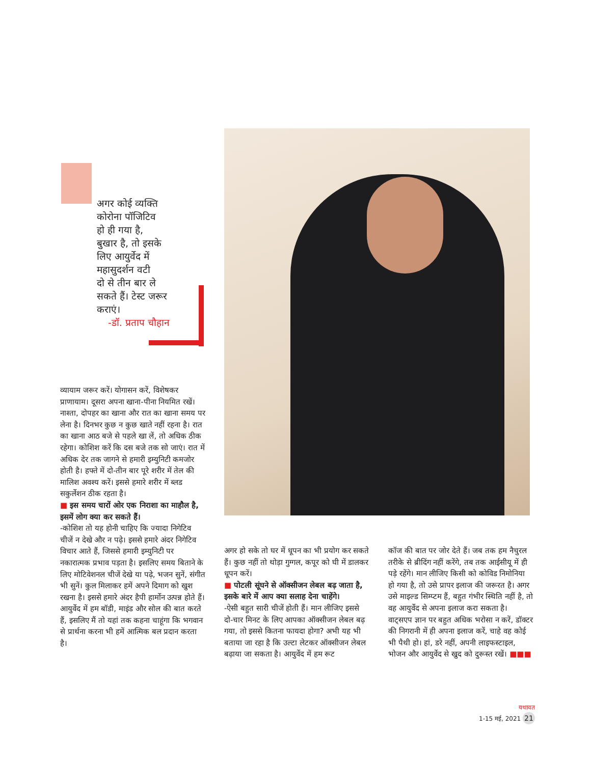अगर कोई व्यक्ति
कोरोना पॉजिटिव
हो ही गया है,
बुखार है, तो इसके
लिए आयुर्वेद में
महासुदर्शन वटी
दो से तीन बार ले
सकते हैं। टेस्ट जरूर
कराएं।
-डॉ. प्रताप चौहान
व्यायाम जरूर करें। योगासन करें, विशेषकर प्राणायाम। दूसरा अपना खाना-पीना नियमित रखें। नाश्ता, दोपहर का खाना और रात का खाना समय पर लेना है। दिनभर कुछ न कुछ खाते नहीं रहना है। रात का खाना आठ बजे से पहले खा लें, तो अधिक ठीक रहेगा। कोशिश करें कि दस बजे तक सो जाएं। रात में अधिक देर तक जागने से हमारी इम्युनिटी कमजोर होती है। हफ्ते में दो-तीन बार पूरे शरीर में तेल की मालिश अवश्य करें। इससे हमारे शरीर में ब्लड सकुर्लेशन ठीक रहता है।
■ इस समय चारों ओर एक निराशा का माहौल है, इसमें लोग क्या कर सकते हैं।
-कोशिश तो यह होनी चाहिए कि ज्यादा निगेटिव चीजें न देखे और न पढ़े। इससे हमारे अंदर निगेटिव विचार आते हैं, जिससे हमारी इम्युनिटी पर नकारात्मक प्रभाव पड़ता है। इसलिए समय बिताने के लिए मोटिवेशनल चीजें देखे या पढ़े, भजन सुनें, संगीत भी सुनें। कुल मिलाकर हमें अपने दिमाग को खुश रखना है। इससे हमारे अंदर हैपी हार्मोन उत्पन्न होते हैं। आयुर्वेद में हम बॉडी, माइंड और सोल की बात करते हैं, इसलिए मैं तो यहां तक कहना चाहूंगा कि भगवान से प्रार्थना करना भी हमें आत्मिक बल प्रदान करता है।
अगर हो सके तो घर में धूपन का भी प्रयोग कर सकते हैं। कुछ नहीं तो थोड़ा गुग्गल, कपूर को घी में डालकर धूपन करें।
■ पोटली सूंघने से ऑक्सीजन लेबल बढ़ जाता है, इसके बारे में आप क्या सलाह देना चाहेंगे।
-ऐसी बहुत सारी चीजें होती हैं। मान लीजिए इससे दो-चार मिनट के लिए आपका ऑक्सीजन लेबल बढ़ गया, तो इससे कितना फायदा होगा? अभी यह भी बताया जा रहा है कि उल्टा लेटकर ऑक्सीजन लेबल बढ़ाया जा सकता है। आयुर्वेद में हम रूट
कॉज की बात पर जोर देते हैं। जब तक हम नैचुरल तरीके से ब्रीदिंग नहीं करेंगे, तब तक आईसीयू में ही पड़े रहेंगे। मान लीजिए किसी को कोविड निमोनिया हो गया है, तो उसे प्रापर इलाज की जरूरत है। अगर उसे माइल्ड सिम्प्टम हैं, बहुत गंभीर स्थिति नहीं है, तो वह आयुर्वेद से अपना इलाज करा सकता है। वाट्सएप ज्ञान पर बहुत अधिक भरोसा न करें, डॉक्टर की निगरानी में ही अपना इलाज करें, चाहे वह कोई भी पैथी हो। हां, डरे नहीं, अपनी लाइफस्टाइल, भोजन और आयुर्वेद से खुद को दुरूस्त रखें। ■■■
यथावत
1-15 मई, 2021 21